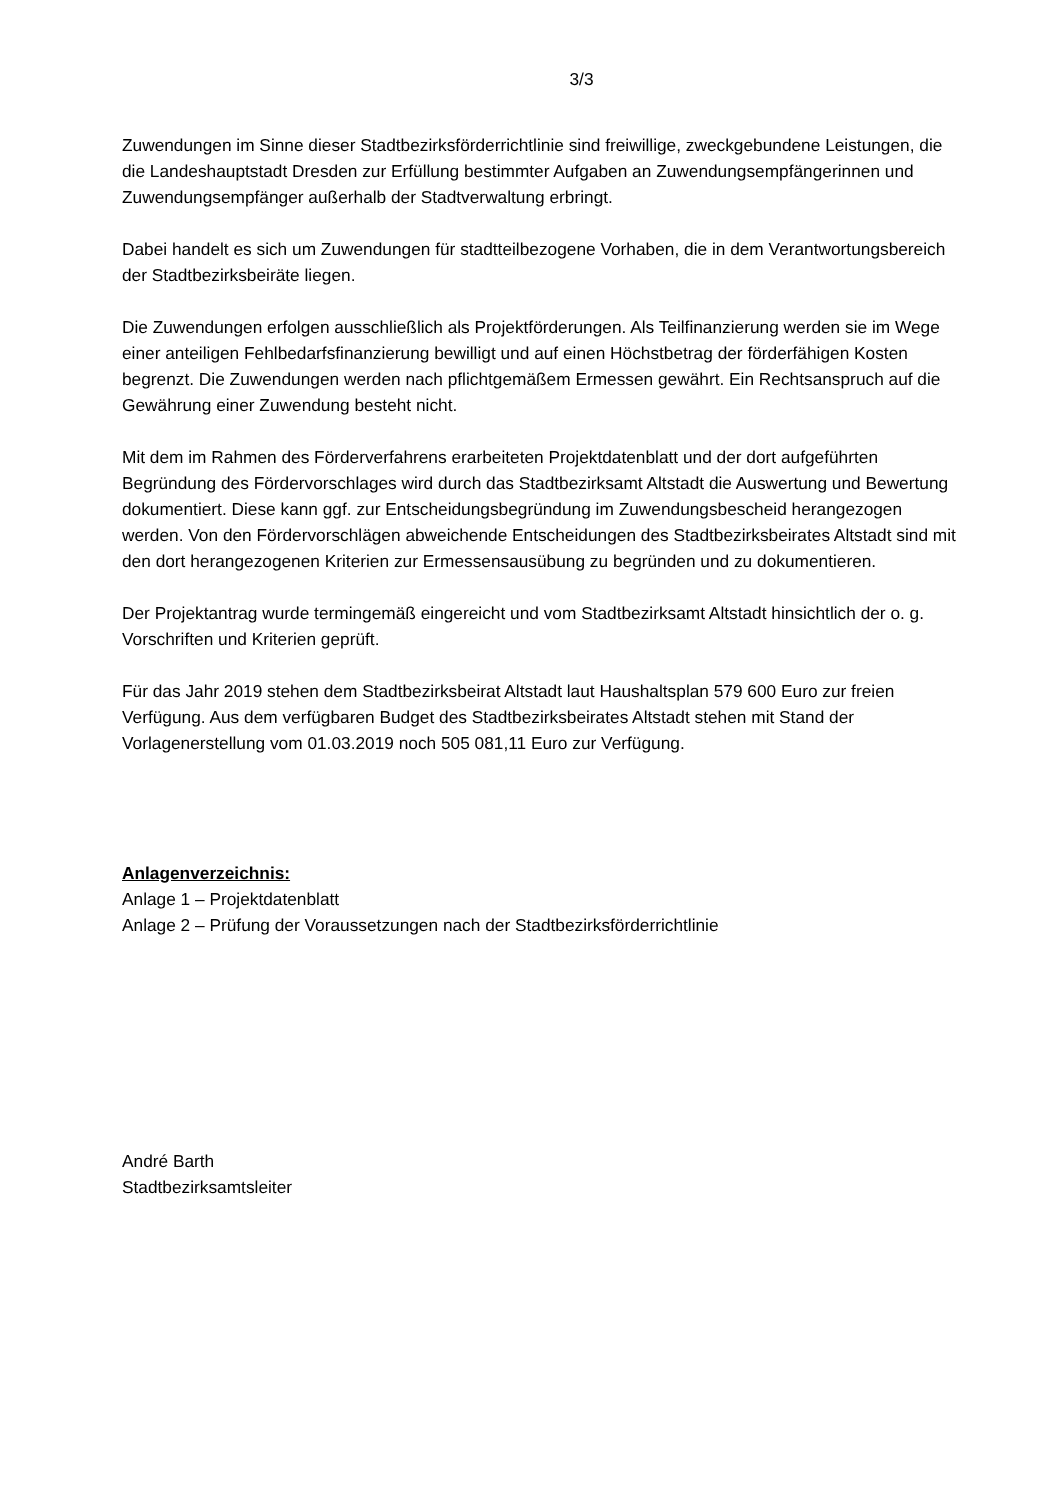3/3
Zuwendungen im Sinne dieser Stadtbezirksförderrichtlinie sind freiwillige, zweckgebundene Leistungen, die die Landeshauptstadt Dresden zur Erfüllung bestimmter Aufgaben an Zuwendungsempfängerinnen und Zuwendungsempfänger außerhalb der Stadtverwaltung erbringt.
Dabei handelt es sich um Zuwendungen für stadtteilbezogene Vorhaben, die in dem Verantwortungsbereich der Stadtbezirksbeiräte liegen.
Die Zuwendungen erfolgen ausschließlich als Projektförderungen. Als Teilfinanzierung werden sie im Wege einer anteiligen Fehlbedarfsfinanzierung bewilligt und auf einen Höchstbetrag der förderfähigen Kosten begrenzt. Die Zuwendungen werden nach pflichtgemäßem Ermessen gewährt. Ein Rechtsanspruch auf die Gewährung einer Zuwendung besteht nicht.
Mit dem im Rahmen des Förderverfahrens erarbeiteten Projektdatenblatt und der dort aufgeführten Begründung des Fördervorschlages wird durch das Stadtbezirksamt Altstadt die Auswertung und Bewertung dokumentiert. Diese kann ggf. zur Entscheidungsbegründung im Zuwendungsbescheid herangezogen werden. Von den Fördervorschlägen abweichende Entscheidungen des Stadtbezirksbeirates Altstadt sind mit den dort herangezogenen Kriterien zur Ermessensausübung zu begründen und zu dokumentieren.
Der Projektantrag wurde termingemäß eingereicht und vom Stadtbezirksamt Altstadt hinsichtlich der o. g. Vorschriften und Kriterien geprüft.
Für das Jahr 2019 stehen dem Stadtbezirksbeirat Altstadt laut Haushaltsplan 579 600 Euro zur freien Verfügung. Aus dem verfügbaren Budget des Stadtbezirksbeirates Altstadt stehen mit Stand der Vorlagenerstellung vom 01.03.2019 noch 505 081,11 Euro zur Verfügung.
Anlagenverzeichnis:
Anlage 1 – Projektdatenblatt
Anlage 2 – Prüfung der Voraussetzungen nach der Stadtbezirksförderrichtlinie
André Barth
Stadtbezirksamtsleiter